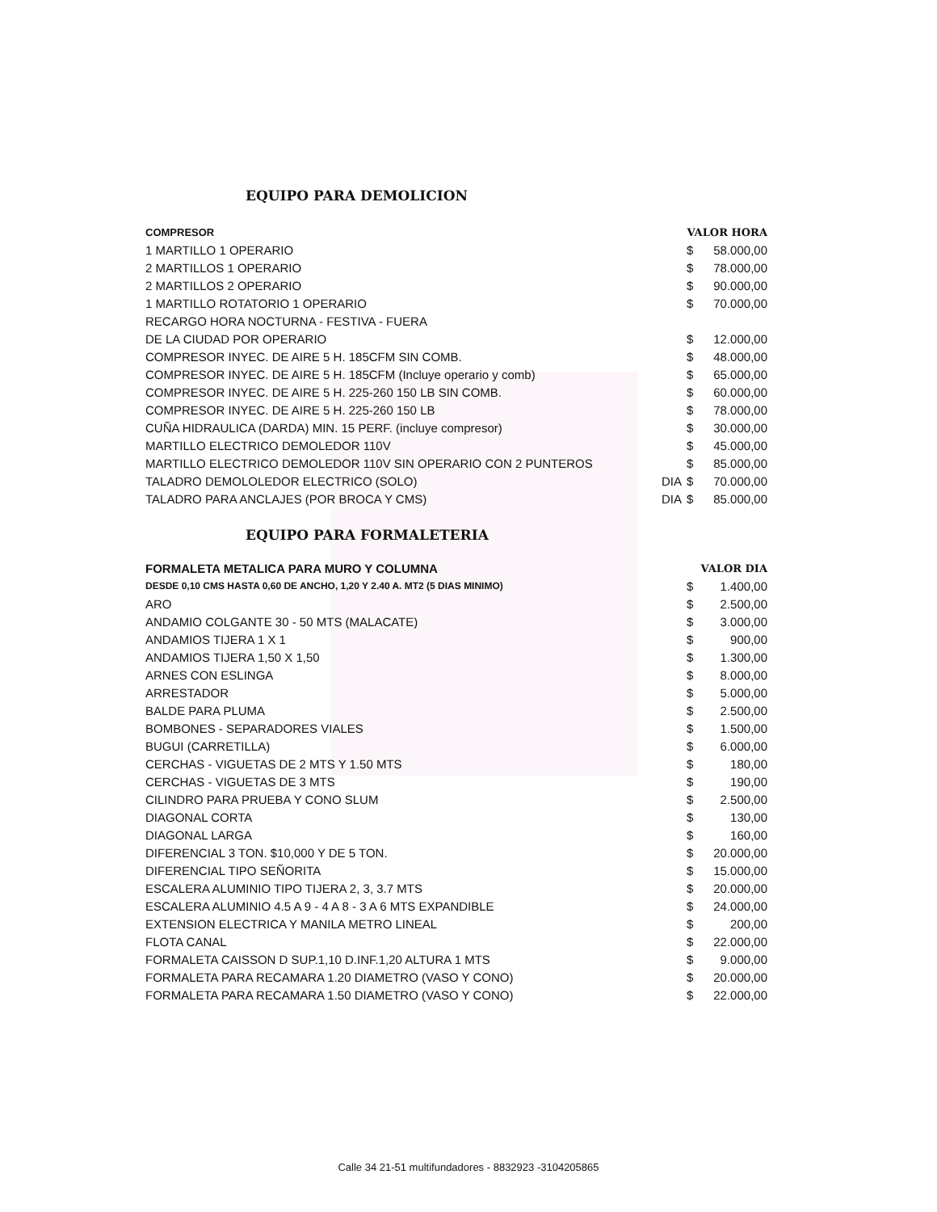EQUIPO PARA DEMOLICION
| COMPRESOR | | VALOR HORA | |
| --- | --- | --- | --- |
| 1 MARTILLO 1 OPERARIO | | $ | 58.000,00 |
| 2 MARTILLOS 1 OPERARIO | | $ | 78.000,00 |
| 2 MARTILLOS 2 OPERARIO | | $ | 90.000,00 |
| 1 MARTILLO ROTATORIO 1 OPERARIO | | $ | 70.000,00 |
| RECARGO HORA NOCTURNA - FESTIVA - FUERA | | | |
| DE LA CIUDAD POR OPERARIO | | $ | 12.000,00 |
| COMPRESOR INYEC. DE AIRE 5 H. 185CFM SIN COMB. | | $ | 48.000,00 |
| COMPRESOR INYEC. DE AIRE 5 H. 185CFM (Incluye operario y comb) | | $ | 65.000,00 |
| COMPRESOR INYEC. DE AIRE 5 H. 225-260 150 LB SIN COMB. | | $ | 60.000,00 |
| COMPRESOR INYEC. DE AIRE 5 H. 225-260 150 LB | | $ | 78.000,00 |
| CUÑA HIDRAULICA (DARDA) MIN. 15 PERF. (incluye compresor) | | $ | 30.000,00 |
| MARTILLO ELECTRICO DEMOLEDOR 110V | | $ | 45.000,00 |
| MARTILLO ELECTRICO DEMOLEDOR 110V SIN OPERARIO CON 2 PUNTEROS | | $ | 85.000,00 |
| TALADRO DEMOLOLEDOR ELECTRICO (SOLO) | DIA | $ | 70.000,00 |
| TALADRO PARA ANCLAJES (POR BROCA Y CMS) | DIA | $ | 85.000,00 |
EQUIPO PARA FORMALETERIA
| FORMALETA METALICA PARA MURO Y COLUMNA | | VALOR DIA | |
| --- | --- | --- | --- |
| DESDE 0,10 CMS HASTA 0,60 DE ANCHO, 1,20 Y 2.40 A. MT2 (5 DIAS MINIMO) | | $ | 1.400,00 |
| ARO | | $ | 2.500,00 |
| ANDAMIO COLGANTE 30 - 50 MTS (MALACATE) | | $ | 3.000,00 |
| ANDAMIOS TIJERA 1 X 1 | | $ | 900,00 |
| ANDAMIOS TIJERA 1,50 X 1,50 | | $ | 1.300,00 |
| ARNES CON ESLINGA | | $ | 8.000,00 |
| ARRESTADOR | | $ | 5.000,00 |
| BALDE PARA PLUMA | | $ | 2.500,00 |
| BOMBONES - SEPARADORES VIALES | | $ | 1.500,00 |
| BUGUI (CARRETILLA) | | $ | 6.000,00 |
| CERCHAS - VIGUETAS DE 2 MTS Y 1.50 MTS | | $ | 180,00 |
| CERCHAS - VIGUETAS DE 3 MTS | | $ | 190,00 |
| CILINDRO PARA PRUEBA Y CONO SLUM | | $ | 2.500,00 |
| DIAGONAL CORTA | | $ | 130,00 |
| DIAGONAL LARGA | | $ | 160,00 |
| DIFERENCIAL 3 TON. $10,000 Y DE 5 TON. | | $ | 20.000,00 |
| DIFERENCIAL TIPO SEÑORITA | | $ | 15.000,00 |
| ESCALERA ALUMINIO TIPO TIJERA 2, 3, 3.7 MTS | | $ | 20.000,00 |
| ESCALERA ALUMINIO 4.5 A 9 - 4 A 8 - 3 A 6 MTS EXPANDIBLE | | $ | 24.000,00 |
| EXTENSION ELECTRICA Y MANILA METRO LINEAL | | $ | 200,00 |
| FLOTA CANAL | | $ | 22.000,00 |
| FORMALETA CAISSON D SUP.1,10 D.INF.1,20 ALTURA 1 MTS | | $ | 9.000,00 |
| FORMALETA PARA RECAMARA 1.20 DIAMETRO (VASO Y CONO) | | $ | 20.000,00 |
| FORMALETA PARA RECAMARA 1.50 DIAMETRO (VASO Y CONO) | | $ | 22.000,00 |
Calle 34 21-51 multifundadores - 8832923 -3104205865